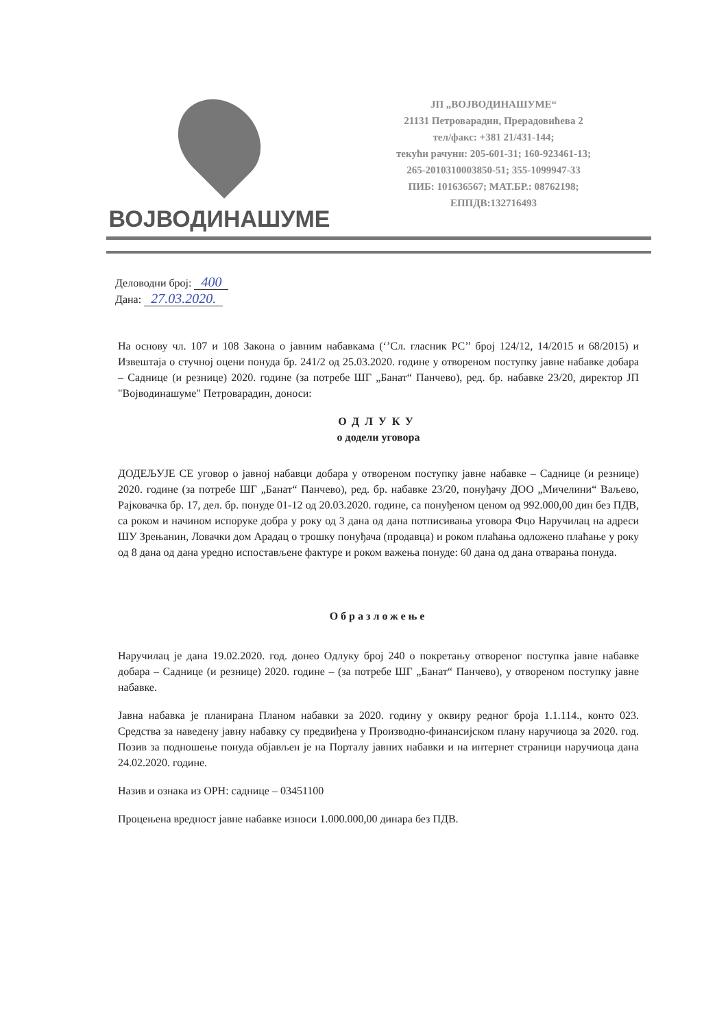ВОЈВОДИНАШУМЕ
ЈП „ВОЈВОДИНАШУМЕ“
21131 Петроварадин, Прерадовићева 2
тел/факс: +381 21/431-144;
текући рачуни: 205-601-31; 160-923461-13;
265-2010310003850-51; 355-1099947-33
ПИБ: 101636567; МАТ.БР.: 08762198;
ЕППДВ:132716493
Деловодни број: 400
Дана: 27.03.2020.
На основу чл. 107 и 108 Закона о јавним набавкама (‘’Сл. гласник РС’’ број 124/12, 14/2015 и 68/2015) и Извештаја о стучној оцени понуда бр. 241/2 од 25.03.2020. године у отвореном поступку јавне набавке добара – Саднице (и резнице) 2020. године (за потребе ШГ „Банат“ Панчево), ред. бр. набавке 23/20, директор ЈП "Војводинашуме" Петроварадин, доноси:
ОДЛУКУ
о додели уговора
ДОДЕЉУЈЕ СЕ уговор о јавној набавци добара у отвореном поступку јавне набавке – Саднице (и резнице) 2020. године (за потребе ШГ „Банат“ Панчево), ред. бр. набавке 23/20, понуђачу ДОО „Мичелини“ Ваљево, Рајковачка бр. 17, дел. бр. понуде 01-12 од 20.03.2020. године, са понуђеном ценом од 992.000,00 дин без ПДВ, са роком и начином испоруке добра у року од 3 дана од дана потписивања уговора Фцо Наручилац на адреси ШУ Зрењанин, Ловачки дом Арадац о трошку понуђача (продавца) и роком плаћања одложено плаћање у року од 8 дана од дана уредно испостављене фактуре и роком важења понуде: 60 дана од дана отварања понуда.
Образложење
Наручилац је дана 19.02.2020. год. донео Одлуку број 240 о покретању отвореног поступка јавне набавке добара – Саднице (и резнице) 2020. године – (за потребе ШГ „Банат“ Панчево), у отвореном поступку јавне набавке.
Јавна набавка је планирана Планом набавки за 2020. годину у оквиру редног броја 1.1.114., конто 023. Средства за наведену јавну набавку су предвиђена у Производно-финансијском плану наручиоца за 2020. год. Позив за подношење понуда објављен је на Порталу јавних набавки и на интернет страници наручиоца дана 24.02.2020. године.
Назив и ознака из ОРН: саднице – 03451100
Процењена вредност јавне набавке износи 1.000.000,00 динара без ПДВ.